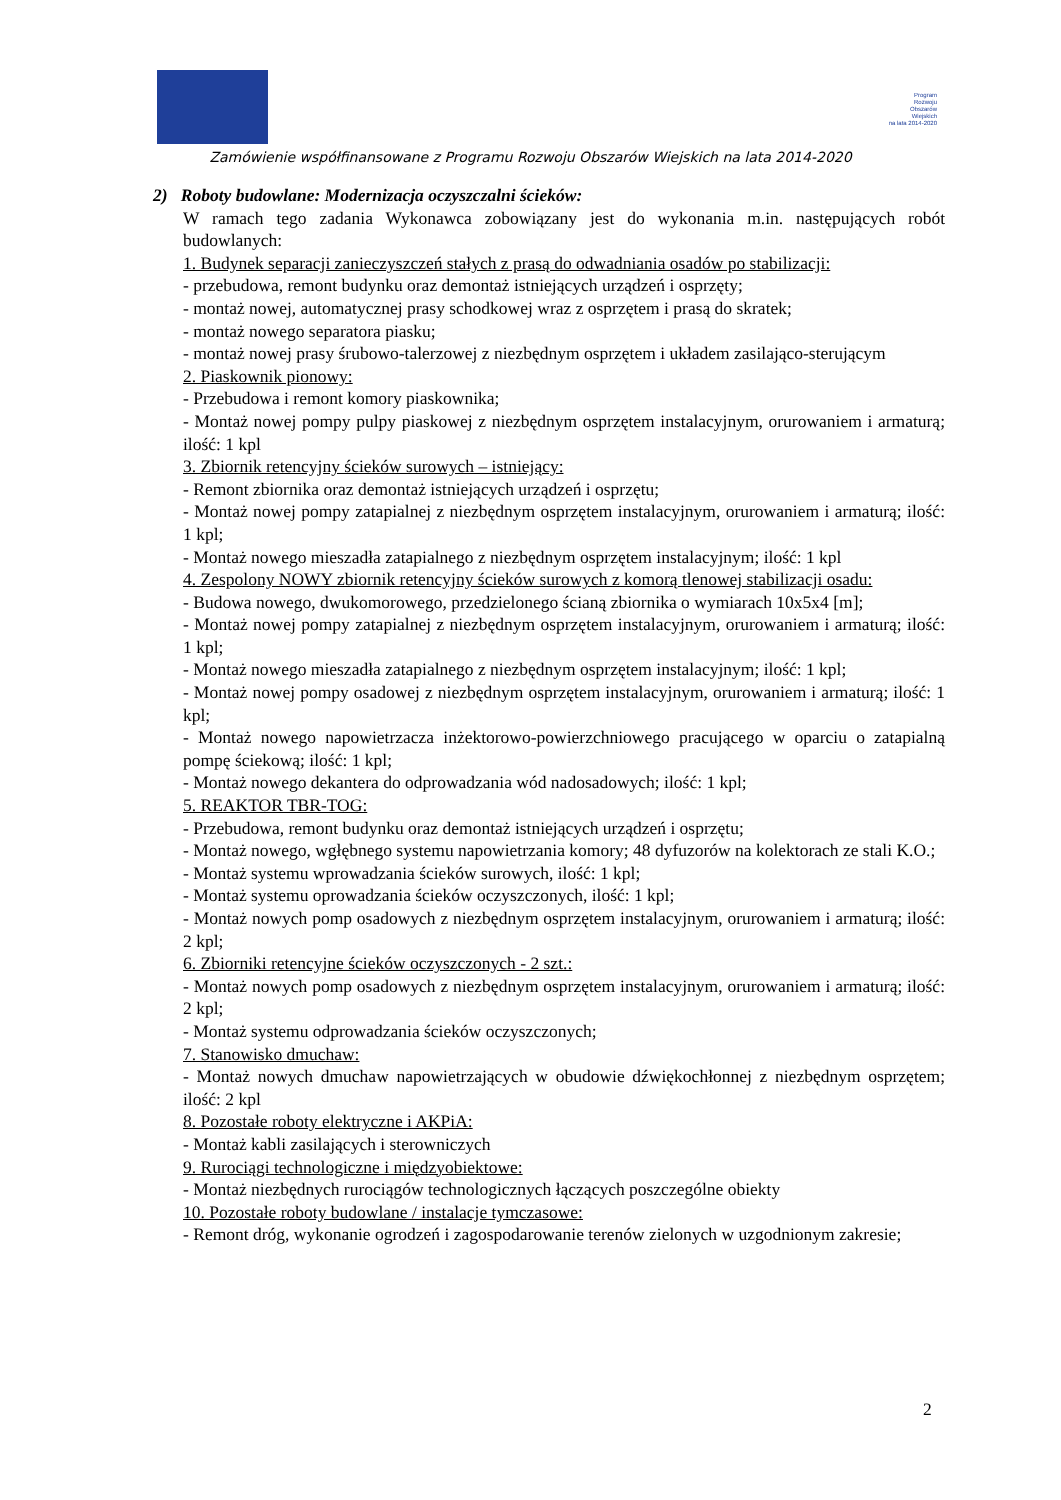Program
Rozwoju
Obszarów
Wiejskich
na lata 2014-2020
Zamówienie współfinansowane z Programu Rozwoju Obszarów Wiejskich na lata 2014-2020
2) Roboty budowlane: Modernizacja oczyszczalni ścieków:
W ramach tego zadania Wykonawca zobowiązany jest do wykonania m.in. następujących robót budowlanych:
1. Budynek separacji zanieczyszczeń stałych z prasą do odwadniania osadów po stabilizacji:
- przebudowa, remont budynku oraz demontaż istniejących urządzeń i osprzęty;
- montaż nowej, automatycznej prasy schodkowej wraz z osprzętem i prasą do skratek;
- montaż nowego separatora piasku;
- montaż nowej prasy śrubowo-talerzowej z niezbędnym osprzętem i układem zasilająco-sterującym
2. Piaskownik pionowy:
- Przebudowa i remont komory piaskownika;
- Montaż nowej pompy pulpy piaskowej z niezbędnym osprzętem instalacyjnym, orurowaniem i armaturą; ilość: 1 kpl
3. Zbiornik retencyjny ścieków surowych – istniejący:
- Remont zbiornika oraz demontaż istniejących urządzeń i osprzętu;
- Montaż nowej pompy zatapialnej z niezbędnym osprzętem instalacyjnym, orurowaniem i armaturą; ilość: 1 kpl;
- Montaż nowego mieszadła zatapialnego z niezbędnym osprzętem instalacyjnym; ilość: 1 kpl
4. Zespolony NOWY zbiornik retencyjny ścieków surowych z komorą tlenowej stabilizacji osadu:
- Budowa nowego, dwukomorowego, przedzielonego ścianą zbiornika o wymiarach 10x5x4 [m];
- Montaż nowej pompy zatapialnej z niezbędnym osprzętem instalacyjnym, orurowaniem i armaturą; ilość: 1 kpl;
- Montaż nowego mieszadła zatapialnego z niezbędnym osprzętem instalacyjnym; ilość: 1 kpl;
- Montaż nowej pompy osadowej z niezbędnym osprzętem instalacyjnym, orurowaniem i armaturą; ilość: 1 kpl;
- Montaż nowego napowietrzacza inżektorowo-powierzchniowego pracującego w oparciu o zatapialną pompę ściekową; ilość: 1 kpl;
- Montaż nowego dekantera do odprowadzania wód nadosadowych; ilość: 1 kpl;
5. REAKTOR TBR-TOG:
- Przebudowa, remont budynku oraz demontaż istniejących urządzeń i osprzętu;
- Montaż nowego, wgłębnego systemu napowietrzania komory; 48 dyfuzorów na kolektorach ze stali K.O.;
- Montaż systemu wprowadzania ścieków surowych, ilość: 1 kpl;
- Montaż systemu oprowadzania ścieków oczyszczonych, ilość: 1 kpl;
- Montaż nowych pomp osadowych z niezbędnym osprzętem instalacyjnym, orurowaniem i armaturą; ilość: 2 kpl;
6. Zbiorniki retencyjne ścieków oczyszczonych - 2 szt.:
- Montaż nowych pomp osadowych z niezbędnym osprzętem instalacyjnym, orurowaniem i armaturą; ilość: 2 kpl;
- Montaż systemu odprowadzania ścieków oczyszczonych;
7. Stanowisko dmuchaw:
- Montaż nowych dmuchaw napowietrzających w obudowie dźwiękochłonnej z niezbędnym osprzętem; ilość: 2 kpl
8. Pozostałe roboty elektryczne i AKPiA:
- Montaż kabli zasilających i sterowniczych
9. Rurociągi technologiczne i międzyobiektowe:
- Montaż niezbędnych rurociągów technologicznych łączących poszczególne obiekty
10. Pozostałe roboty budowlane / instalacje tymczasowe:
- Remont dróg, wykonanie ogrodzeń i zagospodarowanie terenów zielonych w uzgodnionym zakresie;
2